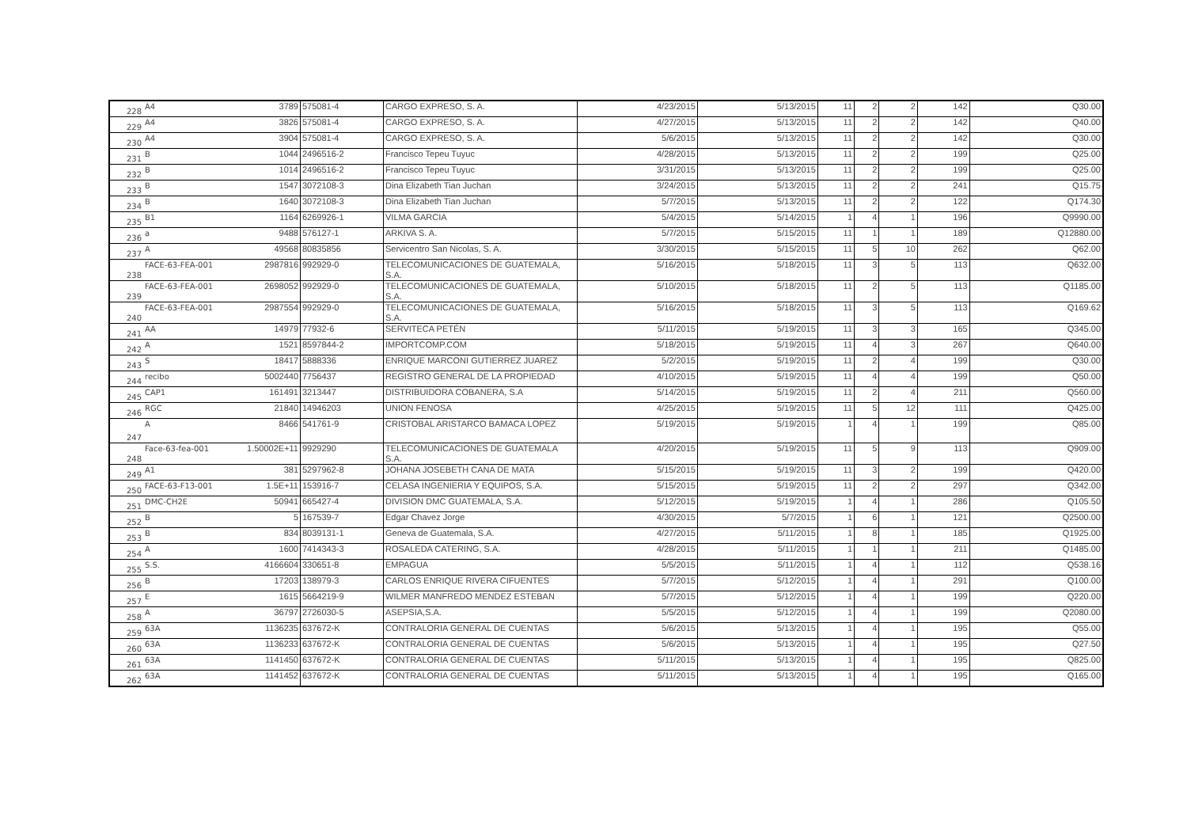| 228 | A4 | 3789 | 575081-4 | CARGO EXPRESO, S. A. | 4/23/2015 | 5/13/2015 | 11 | 2 | 2 | 142 | Q30.00 |
| 229 | A4 | 3826 | 575081-4 | CARGO EXPRESO, S. A. | 4/27/2015 | 5/13/2015 | 11 | 2 | 2 | 142 | Q40.00 |
| 230 | A4 | 3904 | 575081-4 | CARGO EXPRESO, S. A. | 5/6/2015 | 5/13/2015 | 11 | 2 | 2 | 142 | Q30.00 |
| 231 | B | 1044 | 2496516-2 | Francisco Tepeu Tuyuc | 4/28/2015 | 5/13/2015 | 11 | 2 | 2 | 199 | Q25.00 |
| 232 | B | 1014 | 2496516-2 | Francisco Tepeu Tuyuc | 3/31/2015 | 5/13/2015 | 11 | 2 | 2 | 199 | Q25.00 |
| 233 | B | 1547 | 3072108-3 | Dina Elizabeth Tian Juchan | 3/24/2015 | 5/13/2015 | 11 | 2 | 2 | 241 | Q15.75 |
| 234 | B | 1640 | 3072108-3 | Dina Elizabeth Tian Juchan | 5/7/2015 | 5/13/2015 | 11 | 2 | 2 | 122 | Q174.30 |
| 235 | B1 | 1164 | 6269926-1 | VILMA GARCIA | 5/4/2015 | 5/14/2015 | 1 | 4 | 1 | 196 | Q9990.00 |
| 236 | a | 9488 | 576127-1 | ARKIVA S. A. | 5/7/2015 | 5/15/2015 | 11 | 1 | 1 | 189 | Q12880.00 |
| 237 | A | 49568 | 80835856 | Servicentro San Nicolas, S. A. | 3/30/2015 | 5/15/2015 | 11 | 5 | 10 | 262 | Q62.00 |
| 238 | FACE-63-FEA-001 | 2987816 | 992929-0 | TELECOMUNICACIONES DE GUATEMALA, S.A. | 5/16/2015 | 5/18/2015 | 11 | 3 | 5 | 113 | Q632.00 |
| 239 | FACE-63-FEA-001 | 2698052 | 992929-0 | TELECOMUNICACIONES DE GUATEMALA, S.A. | 5/10/2015 | 5/18/2015 | 11 | 2 | 5 | 113 | Q1185.00 |
| 240 | FACE-63-FEA-001 | 2987554 | 992929-0 | TELECOMUNICACIONES DE GUATEMALA, S.A. | 5/16/2015 | 5/18/2015 | 11 | 3 | 5 | 113 | Q169.62 |
| 241 | AA | 14979 | 77932-6 | SERVITECA PETÉN | 5/11/2015 | 5/19/2015 | 11 | 3 | 3 | 165 | Q345.00 |
| 242 | A | 1521 | 8597844-2 | IMPORTCOMP.COM | 5/18/2015 | 5/19/2015 | 11 | 4 | 3 | 267 | Q640.00 |
| 243 | S | 18417 | 5888336 | ENRIQUE MARCONI GUTIERREZ JUAREZ | 5/2/2015 | 5/19/2015 | 11 | 2 | 4 | 199 | Q30.00 |
| 244 | recibo | 5002440 | 7756437 | REGISTRO GENERAL DE LA PROPIEDAD | 4/10/2015 | 5/19/2015 | 11 | 4 | 4 | 199 | Q50.00 |
| 245 | CAP1 | 161491 | 3213447 | DISTRIBUIDORA COBANERA, S.A | 5/14/2015 | 5/19/2015 | 11 | 2 | 4 | 211 | Q560.00 |
| 246 | RGC | 21840 | 14946203 | UNION FENOSA | 4/25/2015 | 5/19/2015 | 11 | 5 | 12 | 111 | Q425.00 |
| 247 | A | 8466 | 541761-9 | CRISTOBAL ARISTARCO BAMACA LOPEZ | 5/19/2015 | 5/19/2015 | 1 | 4 | 1 | 199 | Q85.00 |
| 248 | Face-63-fea-001 | 1.50002E+11 | 9929290 | TELECOMUNICACIONES DE GUATEMALA S.A. | 4/20/2015 | 5/19/2015 | 11 | 5 | 9 | 113 | Q909.00 |
| 249 | A1 | 381 | 5297962-8 | JOHANA JOSEBETH CANA DE MATA | 5/15/2015 | 5/19/2015 | 11 | 3 | 2 | 199 | Q420.00 |
| 250 | FACE-63-F13-001 | 1.5E+11 | 153916-7 | CELASA INGENIERIA Y EQUIPOS, S.A. | 5/15/2015 | 5/19/2015 | 11 | 2 | 2 | 297 | Q342.00 |
| 251 | DMC-CH2E | 50941 | 665427-4 | DIVISION DMC GUATEMALA, S.A. | 5/12/2015 | 5/19/2015 | 1 | 4 | 1 | 286 | Q105.50 |
| 252 | B | 5 | 167539-7 | Edgar Chavez Jorge | 4/30/2015 | 5/7/2015 | 1 | 6 | 1 | 121 | Q2500.00 |
| 253 | B | 834 | 8039131-1 | Geneva de Guatemala, S.A. | 4/27/2015 | 5/11/2015 | 1 | 8 | 1 | 185 | Q1925.00 |
| 254 | A | 1600 | 7414343-3 | ROSALEDA CATERING, S.A. | 4/28/2015 | 5/11/2015 | 1 | 1 | 1 | 211 | Q1485.00 |
| 255 | S.S. | 4166604 | 330651-8 | EMPAGUA | 5/5/2015 | 5/11/2015 | 1 | 4 | 1 | 112 | Q538.16 |
| 256 | B | 17203 | 138979-3 | CARLOS ENRIQUE RIVERA CIFUENTES | 5/7/2015 | 5/12/2015 | 1 | 4 | 1 | 291 | Q100.00 |
| 257 | E | 1615 | 5664219-9 | WILMER MANFREDO MENDEZ ESTEBAN | 5/7/2015 | 5/12/2015 | 1 | 4 | 1 | 199 | Q220.00 |
| 258 | A | 36797 | 2726030-5 | ASEPSIA,S.A. | 5/5/2015 | 5/12/2015 | 1 | 4 | 1 | 199 | Q2080.00 |
| 259 | 63A | 1136235 | 637672-K | CONTRALORIA GENERAL DE CUENTAS | 5/6/2015 | 5/13/2015 | 1 | 4 | 1 | 195 | Q55.00 |
| 260 | 63A | 1136233 | 637672-K | CONTRALORIA GENERAL DE CUENTAS | 5/6/2015 | 5/13/2015 | 1 | 4 | 1 | 195 | Q27.50 |
| 261 | 63A | 1141450 | 637672-K | CONTRALORIA GENERAL DE CUENTAS | 5/11/2015 | 5/13/2015 | 1 | 4 | 1 | 195 | Q825.00 |
| 262 | 63A | 1141452 | 637672-K | CONTRALORIA GENERAL DE CUENTAS | 5/11/2015 | 5/13/2015 | 1 | 4 | 1 | 195 | Q165.00 |